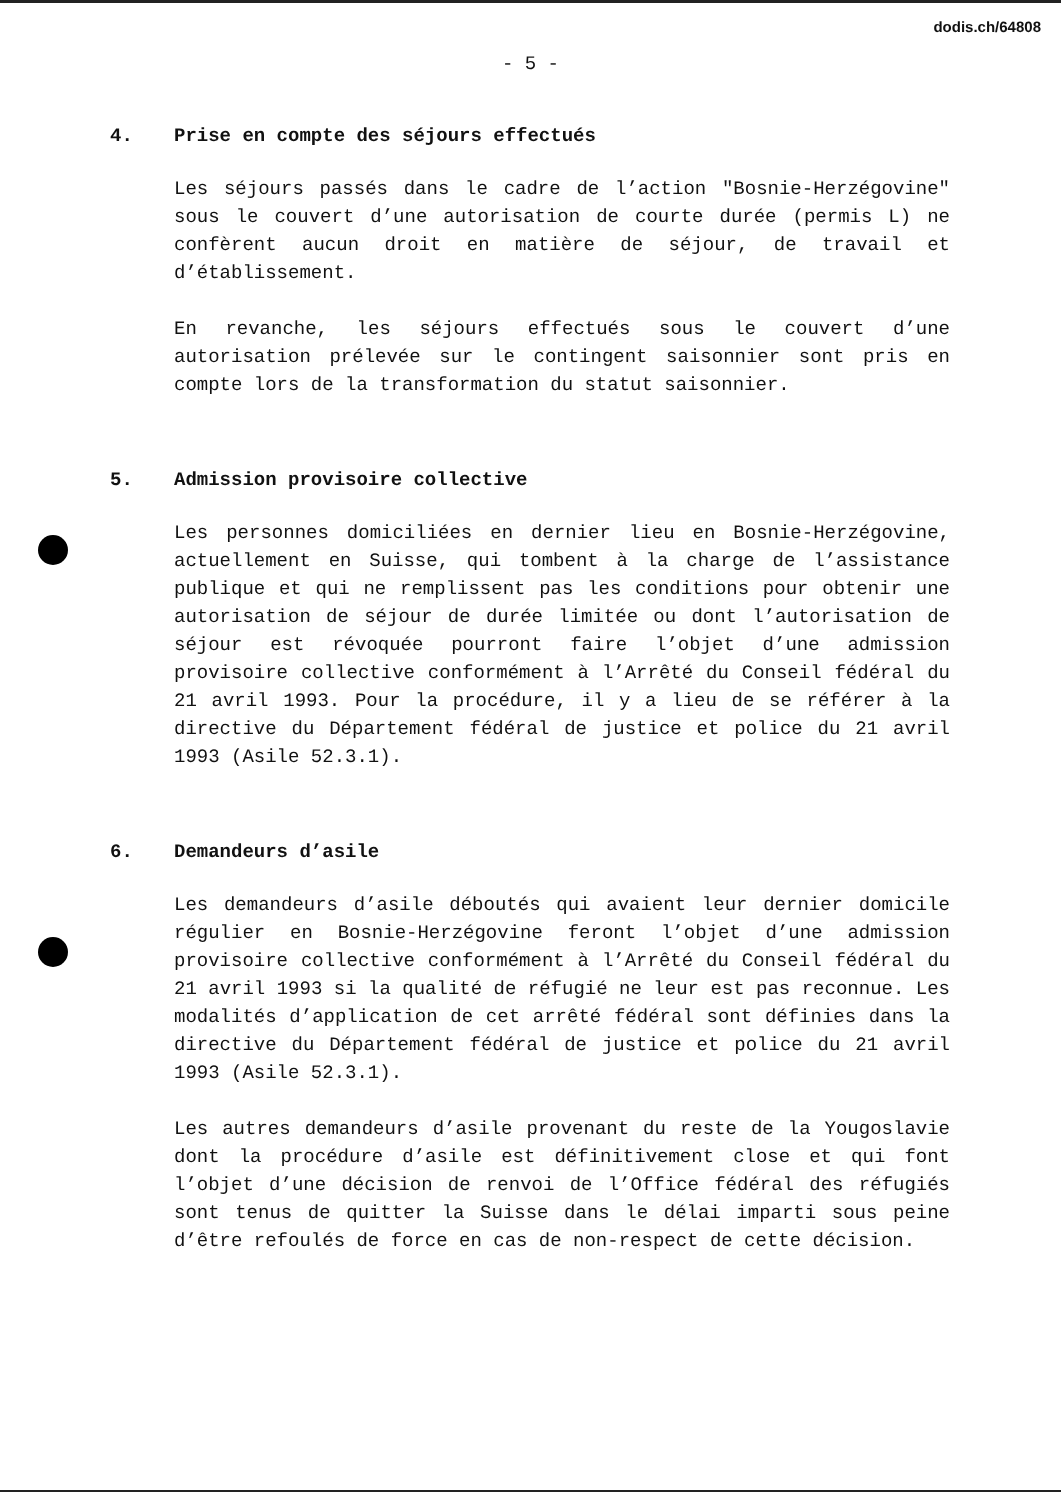dodis.ch/64808
- 5 -
4. Prise en compte des séjours effectués
Les séjours passés dans le cadre de l’action "Bosnie-Herzégovine" sous le couvert d’une autorisation de courte durée (permis L) ne confèrent aucun droit en matière de séjour, de travail et d’établissement.
En revanche, les séjours effectués sous le couvert d’une autorisation prélevée sur le contingent saisonnier sont pris en compte lors de la transformation du statut saisonnier.
5. Admission provisoire collective
Les personnes domiciliées en dernier lieu en Bosnie-Herzégovine, actuellement en Suisse, qui tombent à la charge de l’assistance publique et qui ne remplissent pas les conditions pour obtenir une autorisation de séjour de durée limitée ou dont l’autorisation de séjour est révoquée pourront faire l’objet d’une admission provisoire collective conformément à l’Arrêté du Conseil fédéral du 21 avril 1993. Pour la procédure, il y a lieu de se référer à la directive du Département fédéral de justice et police du 21 avril 1993 (Asile 52.3.1).
6. Demandeurs d’asile
Les demandeurs d’asile déboutés qui avaient leur dernier domicile régulier en Bosnie-Herzégovine feront l’objet d’une admission provisoire collective conformément à l’Arrêté du Conseil fédéral du 21 avril 1993 si la qualité de réfugié ne leur est pas reconnue. Les modalités d’application de cet arrêté fédéral sont définies dans la directive du Département fédéral de justice et police du 21 avril 1993 (Asile 52.3.1).
Les autres demandeurs d’asile provenant du reste de la Yougoslavie dont la procédure d’asile est définitivement close et qui font l’objet d’une décision de renvoi de l’Office fédéral des réfugiés sont tenus de quitter la Suisse dans le délai imparti sous peine d’être refoulés de force en cas de non-respect de cette décision.